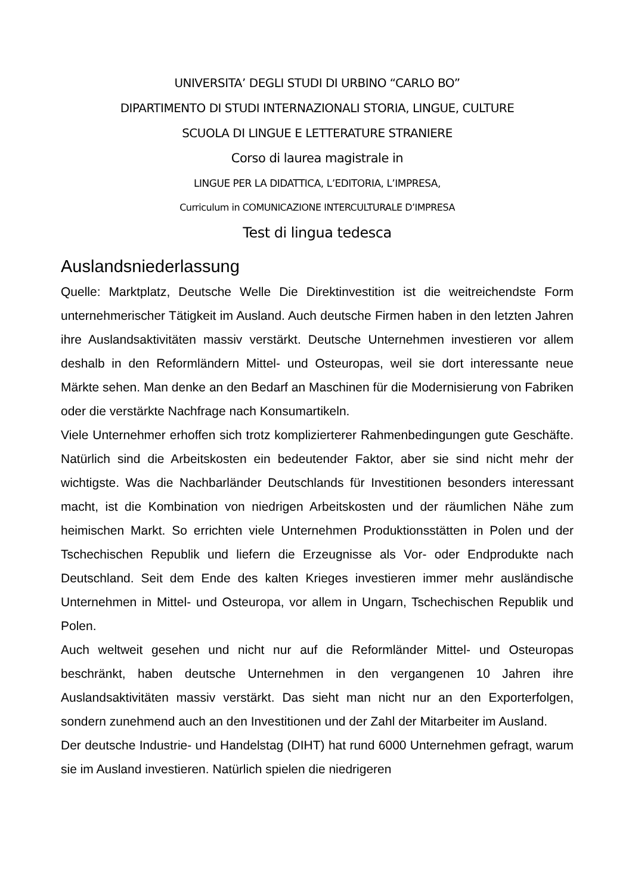UNIVERSITA’ DEGLI STUDI DI URBINO “CARLO BO”
DIPARTIMENTO DI STUDI INTERNAZIONALI STORIA, LINGUE, CULTURE
SCUOLA DI LINGUE E LETTERATURE STRANIERE
Corso di laurea magistrale in
LINGUE PER LA DIDATTICA, L’EDITORIA, L’IMPRESA,
Curriculum in COMUNICAZIONE INTERCULTURALE D’IMPRESA
Test di lingua tedesca
Auslandsniederlassung
Quelle: Marktplatz, Deutsche Welle Die Direktinvestition ist die weitreichendste Form unternehmerischer Tätigkeit im Ausland. Auch deutsche Firmen haben in den letzten Jahren ihre Auslandsaktivitäten massiv verstärkt. Deutsche Unternehmen investieren vor allem deshalb in den Reformländern Mittel- und Osteuropas, weil sie dort interessante neue Märkte sehen. Man denke an den Bedarf an Maschinen für die Modernisierung von Fabriken oder die verstärkte Nachfrage nach Konsumartikeln.
Viele Unternehmer erhoffen sich trotz komplizierterer Rahmenbedingungen gute Geschäfte. Natürlich sind die Arbeitskosten ein bedeutender Faktor, aber sie sind nicht mehr der wichtigste. Was die Nachbarländer Deutschlands für Investitionen besonders interessant macht, ist die Kombination von niedrigen Arbeitskosten und der räumlichen Nähe zum heimischen Markt. So errichten viele Unternehmen Produktionsstätten in Polen und der Tschechischen Republik und liefern die Erzeugnisse als Vor- oder Endprodukte nach Deutschland. Seit dem Ende des kalten Krieges investieren immer mehr ausländische Unternehmen in Mittel- und Osteuropa, vor allem in Ungarn, Tschechischen Republik und Polen.
Auch weltweit gesehen und nicht nur auf die Reformländer Mittel- und Osteuropas beschränkt, haben deutsche Unternehmen in den vergangenen 10 Jahren ihre Auslandsaktivitäten massiv verstärkt. Das sieht man nicht nur an den Exporterfolgen, sondern zunehmend auch an den Investitionen und der Zahl der Mitarbeiter im Ausland.
Der deutsche Industrie- und Handelstag (DIHT) hat rund 6000 Unternehmen gefragt, warum sie im Ausland investieren. Natürlich spielen die niedrigeren